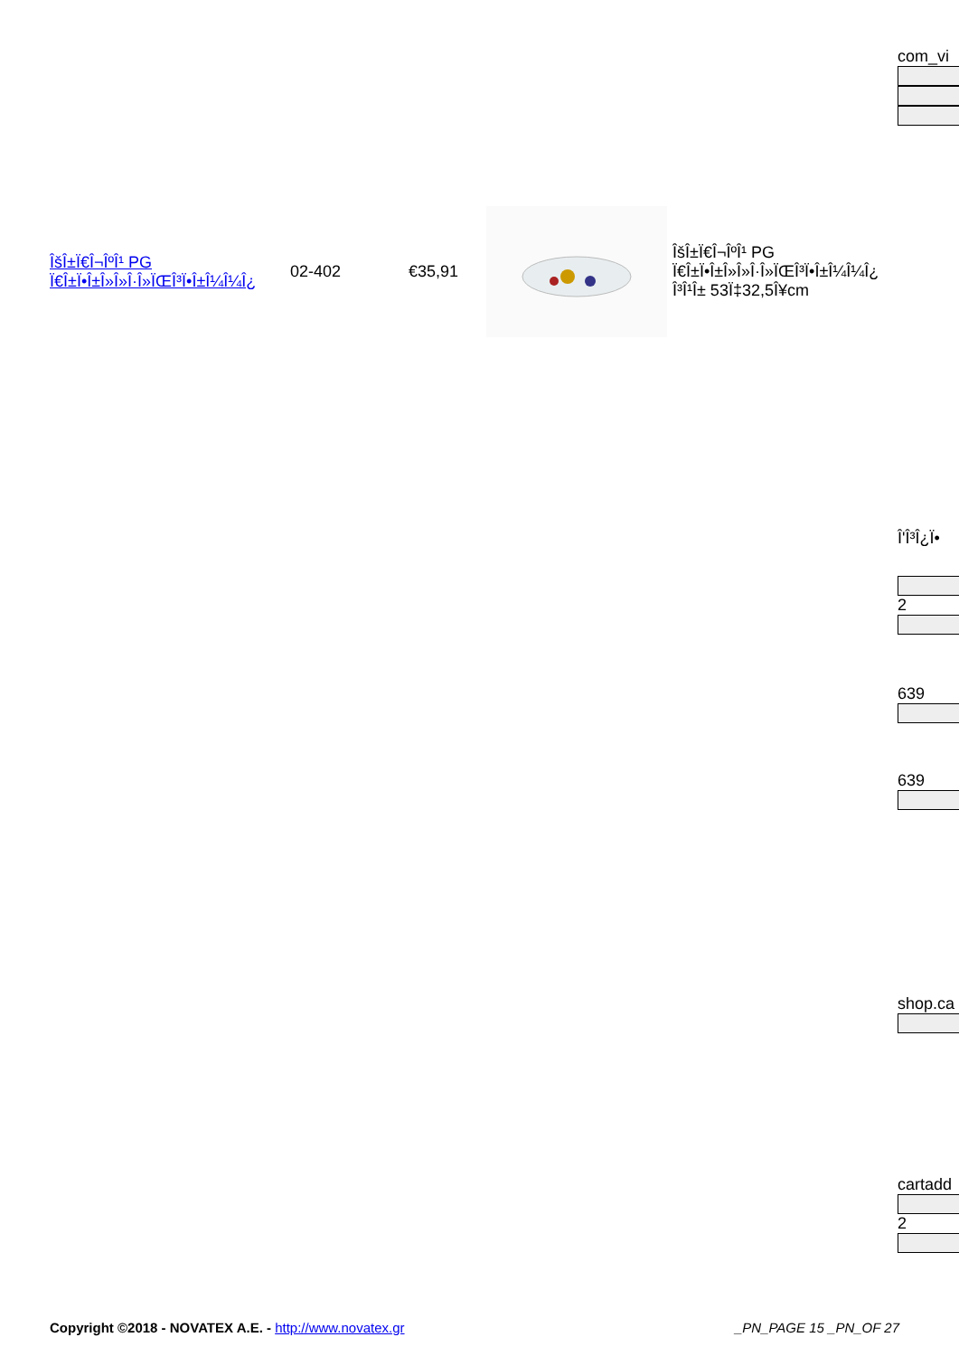com_vi
| ÎšÎ±Ï€Î¬ÎºÎ¹ PG Ï€Î±Ï•Î±Î»Î»Î·Î»ÏŒÎ³Ï•Î±Î¼Î¼Î¿ | 02-402 | €35,91 | | ÎšÎ±Ï€Î¬ÎºÎ¹ PG Ï€Î±Ï•Î±Î»Î»Î·Î»ÏŒÎ³Ï•Î±Î¼Î¼Î¿ Î³Î¹Î± 53Ï‡32,5Î¥cm |
Î'Î³Î¿Ï•
2
639
639
shop.ca
cartadd
2
Copyright ©2018 - NOVATEX A.E. - http://www.novatex.gr _PN_PAGE 15 _PN_OF 27